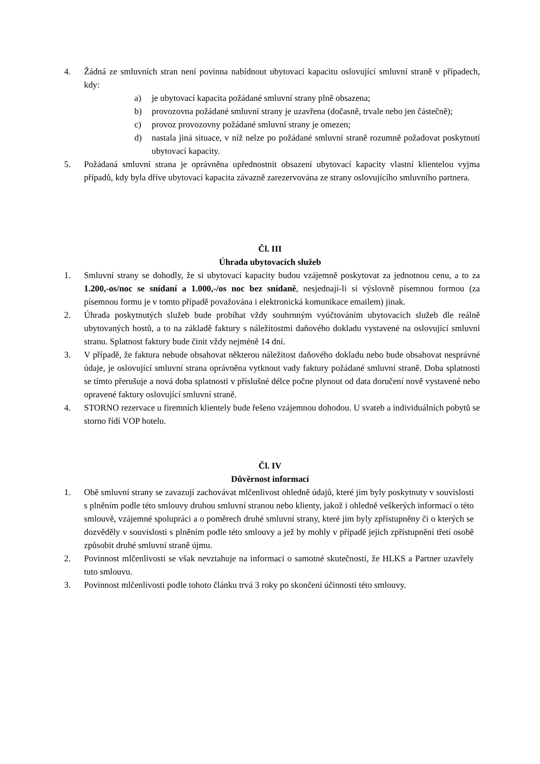4. Žádná ze smluvních stran není povinna nabídnout ubytovací kapacitu oslovující smluvní straně v případech, kdy:
a) je ubytovací kapacita požádané smluvní strany plně obsazena;
b) provozovna požádané smluvní strany je uzavřena (dočasně, trvale nebo jen částečně);
c) provoz provozovny požádané smluvní strany je omezen;
d) nastala jiná situace, v níž nelze po požádané smluvní straně rozumně požadovat poskytnutí ubytovací kapacity.
5. Požádaná smluvní strana je oprávněna upřednostnit obsazení ubytovací kapacity vlastní klientelou vyjma případů, kdy byla dříve ubytovací kapacita závazně zarezervována ze strany oslovujícího smluvního partnera.
Čl. III
Úhrada ubytovacích služeb
1. Smluvní strany se dohodly, že si ubytovací kapacity budou vzájemně poskytovat za jednotnou cenu, a to za 1.200,-os/noc se snídaní a 1.000,-/os noc bez snídaně, nesjednají-li si výslovně písemnou formou (za písemnou formu je v tomto případě považována i elektronická komunikace emailem) jinak.
2. Úhrada poskytnutých služeb bude probíhat vždy souhrnným vyúčtováním ubytovacích služeb dle reálně ubytovaných hostů, a to na základě faktury s náležitostmi daňového dokladu vystavené na oslovující smluvní stranu. Splatnost faktury bude činit vždy nejméně 14 dní.
3. V případě, že faktura nebude obsahovat některou náležitost daňového dokladu nebo bude obsahovat nesprávné údaje, je oslovující smluvní strana oprávněna vytknout vady faktury požádané smluvní straně. Doba splatnosti se tímto přerušuje a nová doba splatnosti v příslušné délce počne plynout od data doručení nově vystavené nebo opravené faktury oslovující smluvní straně.
4. STORNO rezervace u firemních klientely bude řešeno vzájemnou dohodou. U svateb a individuálních pobytů se storno řídí VOP hotelu.
Čl. IV
Důvěrnost informací
1. Obě smluvní strany se zavazují zachovávat mlčenlivost ohledně údajů, které jim byly poskytnuty v souvislosti s plněním podle této smlouvy druhou smluvní stranou nebo klienty, jakož i ohledně veškerých informací o této smlouvě, vzájemné spolupráci a o poměrech druhé smluvní strany, které jim byly zpřístupněny či o kterých se dozvěděly v souvislosti s plněním podle této smlouvy a jež by mohly v případě jejich zpřístupnění třetí osobě způsobit druhé smluvní straně újmu.
2. Povinnost mlčenlivosti se však nevztahuje na informaci o samotné skutečnosti, že HLKS a Partner uzavřely tuto smlouvu.
3. Povinnost mlčenlivosti podle tohoto článku trvá 3 roky po skončení účinnosti této smlouvy.